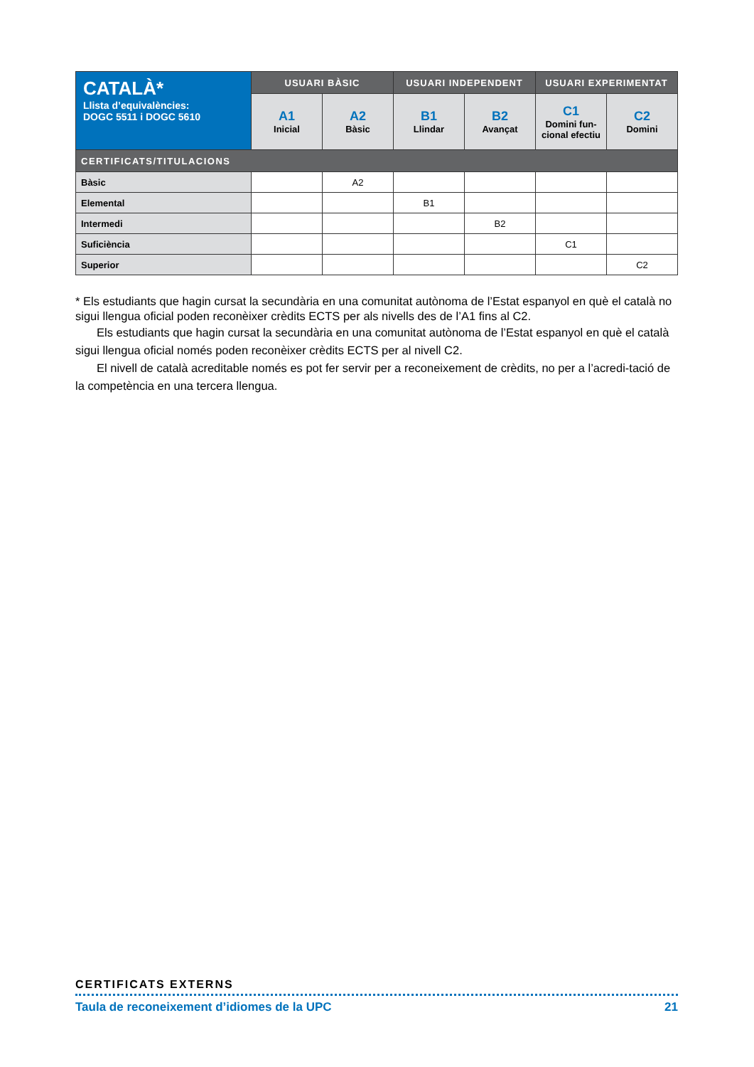| CATALÀ* Llista d’equivalències: DOGC 5511 i DOGC 5610 | USUARI BÀSIC | | USUARI INDEPENDENT | | USUARI EXPERIMENTAT | |
| | A1 Inicial | A2 Bàsic | B1 Llindar | B2 Avançat | C1 Domini fun- cional efectiu | C2 Domini |
| CERTIFICATS/TITULACIONS | | | | | | |
| Bàsic | | A2 | | | | |
| Elemental | | | B1 | | | |
| Intermedi | | | | B2 | | |
| Suficiència | | | | | C1 | |
| Superior | | | | | | C2 |
* Els estudiants que hagin cursat la secundària en una comunitat autònoma de l’Estat espanyol en què el català no sigui llengua oficial poden reconèixer crèdits ECTS per als nivells des de l’A1 fins al C2.
Els estudiants que hagin cursat la secundària en una comunitat autònoma de l’Estat espanyol en què el català sigui llengua oficial només poden reconèixer crèdits ECTS per al nivell C2.
El nivell de català acreditable només es pot fer servir per a reconeixement de crèdits, no per a l’acredi-tació de la competència en una tercera llengua.
CERTIFICATS EXTERNS
Taula de reconeixement d’idiomes de la UPC 21